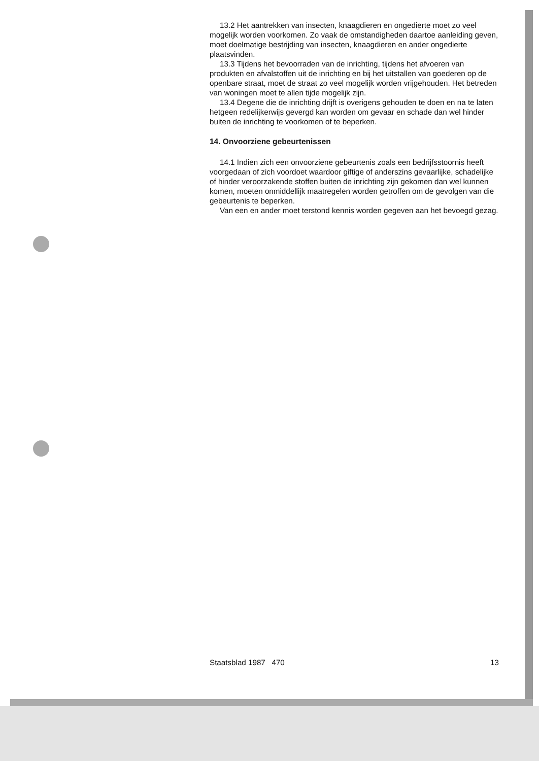13.2 Het aantrekken van insecten, knaagdieren en ongedierte moet zo veel mogelijk worden voorkomen. Zo vaak de omstandigheden daartoe aanleiding geven, moet doelmatige bestrijding van insecten, knaagdieren en ander ongedierte plaatsvinden.
13.3 Tijdens het bevoorraden van de inrichting, tijdens het afvoeren van produkten en afvalstoffen uit de inrichting en bij het uitstallen van goederen op de openbare straat, moet de straat zo veel mogelijk worden vrijgehouden. Het betreden van woningen moet te allen tijde mogelijk zijn.
13.4 Degene die de inrichting drijft is overigens gehouden te doen en na te laten hetgeen redelijkerwijs gevergd kan worden om gevaar en schade dan wel hinder buiten de inrichting te voorkomen of te beperken.
14. Onvoorziene gebeurtenissen
14.1 Indien zich een onvoorziene gebeurtenis zoals een bedrijfsstoornis heeft voorgedaan of zich voordoet waardoor giftige of anderszins gevaarlijke, schadelijke of hinder veroorzakende stoffen buiten de inrichting zijn gekomen dan wel kunnen komen, moeten onmiddellijk maatregelen worden getroffen om de gevolgen van die gebeurtenis te beperken.
Van een en ander moet terstond kennis worden gegeven aan het bevoegd gezag.
Staatsblad 1987 470 13